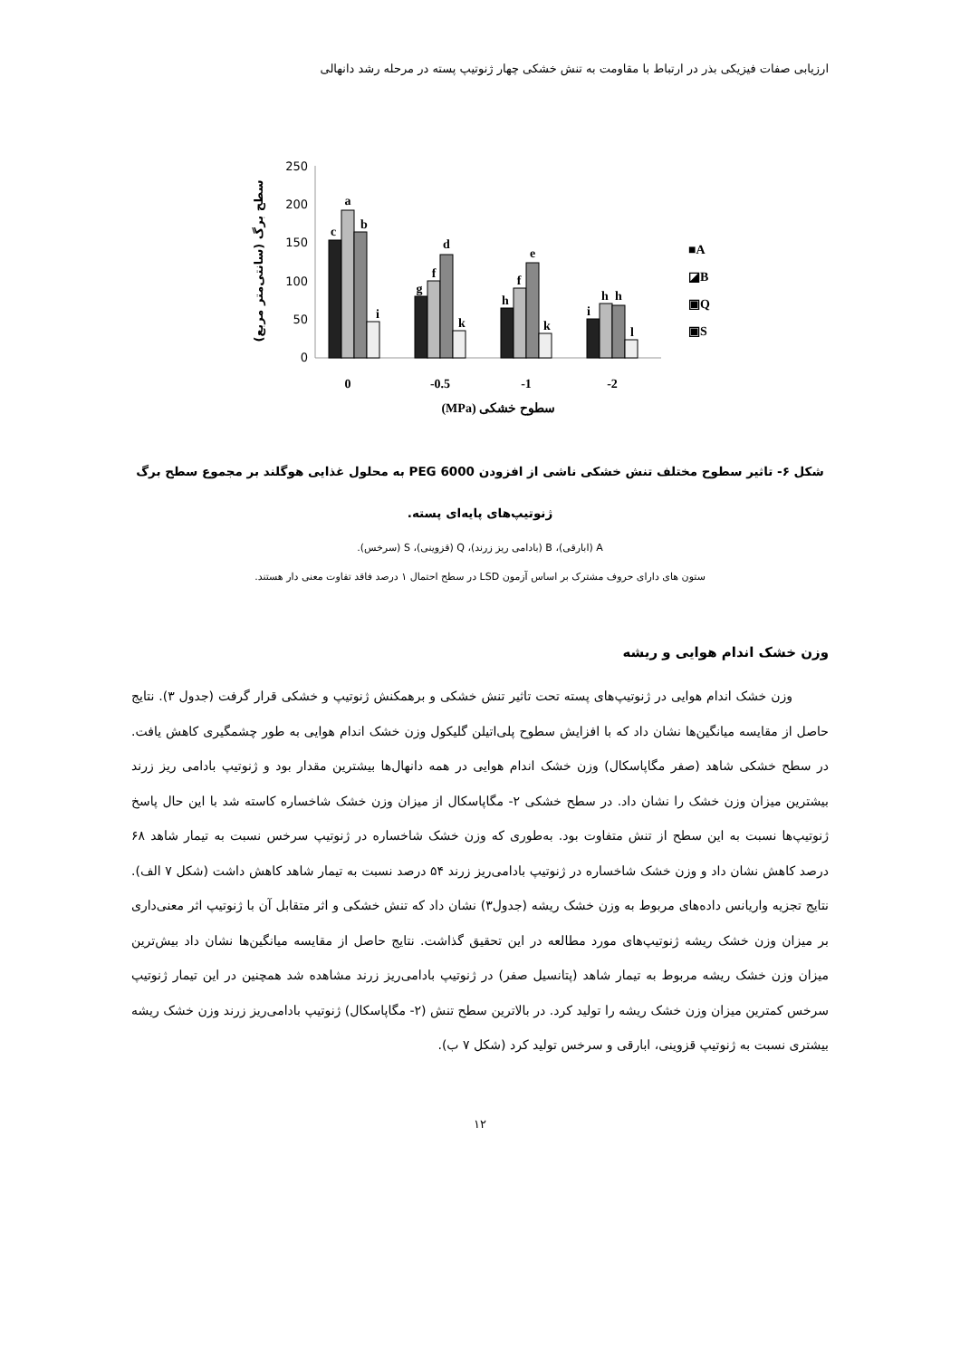ارزیابی صفات فیزیکی بذر در ارتباط با مقاومت به تنش خشکی چهار ژنوتیپ پسته در مرحله رشد دانهالی
250
200
150
100
50
0
c
a
b
i
g
f
d
k
h
f
e
k
i
h
h
l
0
-0.5
-1
-2
(MPa) سطوح خشکی
■A
◪B
▣Q
▣S
سطح برگ (سانتی‌متر مربع)
شکل ۶- تاثیر سطوح مختلف تنش خشکی ناشی از افزودن PEG 6000 به محلول غذایی هوگلند بر مجموع سطح برگ
ژنوتیپ‌های پایه‌ای پسته.
A (ابارقی)، B (بادامی ریز زرند)، Q (قزوینی)، S (سرخس).
ستون های دارای حروف مشترک بر اساس آزمون LSD در سطح احتمال ۱ درصد فاقد تفاوت معنی دار هستند.
وزن خشک اندام هوایی و ریشه
وزن خشک اندام هوایی در ژنوتیپ‌های پسته تحت تاثیر تنش خشکی و برهمکنش ژنوتیپ و خشکی قرار گرفت (جدول ۳). نتایج حاصل از مقایسه میانگین‌ها نشان داد که با افزایش سطوح پلی‌اتیلن گلیکول وزن خشک اندام هوایی به طور چشمگیری کاهش یافت. در سطح خشکی شاهد (صفر مگاپاسکال) وزن خشک اندام هوایی در همه دانهال‌ها بیشترین مقدار بود و ژنوتیپ بادامی ریز زرند بیشترین میزان وزن خشک را نشان داد. در سطح خشکی ۲- مگاپاسکال از میزان وزن خشک شاخساره کاسته شد با این حال پاسخ ژنوتیپ‌ها نسبت به این سطح از تنش متفاوت بود. به‌طوری که وزن خشک شاخساره در ژنوتیپ سرخس نسبت به تیمار شاهد ۶۸ درصد کاهش نشان داد و وزن خشک شاخساره در ژنوتیپ بادامی‌ریز زرند ۵۴ درصد نسبت به تیمار شاهد کاهش داشت (شکل ۷ الف). نتایج تجزیه واریانس داده‌های مربوط به وزن خشک ریشه (جدول۳) نشان داد که تنش خشکی و اثر متقابل آن با ژنوتیپ اثر معنی‌داری بر میزان وزن خشک ریشه ژنوتیپ‌های مورد مطالعه در این تحقیق گذاشت. نتایج حاصل از مقایسه میانگین‌ها نشان داد بیش‌ترین میزان وزن خشک ریشه مربوط به تیمار شاهد (پتانسیل صفر) در ژنوتیپ بادامی‌ریز زرند مشاهده شد همچنین در این تیمار ژنوتیپ سرخس کمترین میزان وزن خشک ریشه را تولید کرد. در بالاترین سطح تنش (۲- مگاپاسکال) ژنوتیپ بادامی‌ریز زرند وزن خشک ریشه بیشتری نسبت به ژنوتیپ قزوینی، ابارقی و سرخس تولید کرد (شکل ۷ ب).
۱۲